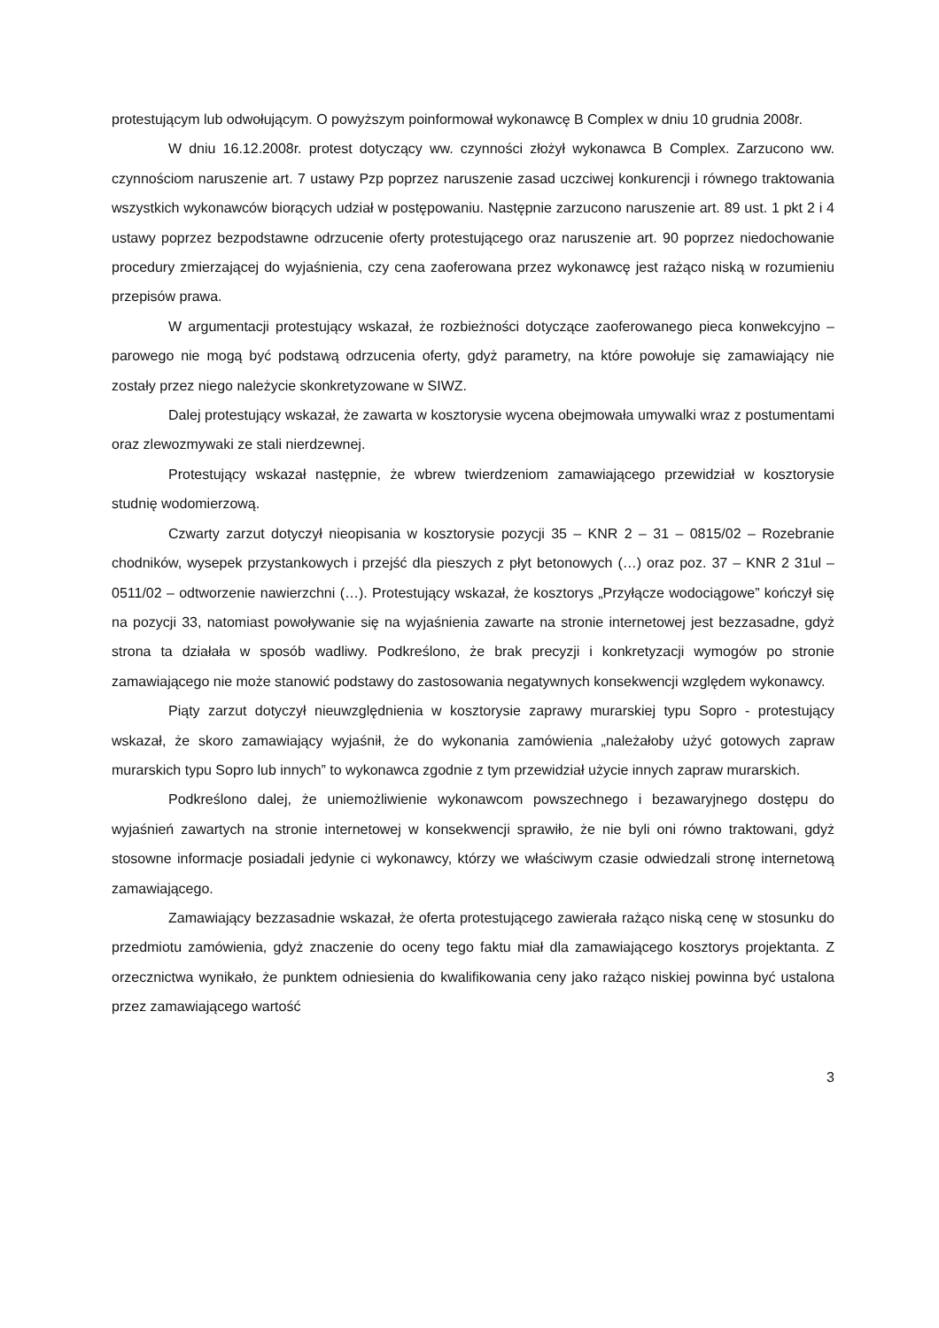protestującym lub odwołującym. O powyższym poinformował wykonawcę B Complex w dniu 10 grudnia 2008r.
W dniu 16.12.2008r. protest dotyczący ww. czynności złożył wykonawca B Complex. Zarzucono ww. czynnościom naruszenie art. 7 ustawy Pzp poprzez naruszenie zasad uczciwej konkurencji i równego traktowania wszystkich wykonawców biorących udział w postępowaniu. Następnie zarzucono naruszenie art. 89 ust. 1 pkt 2 i 4 ustawy poprzez bezpodstawne odrzucenie oferty protestującego oraz naruszenie art. 90 poprzez niedochowanie procedury zmierzającej do wyjaśnienia, czy cena zaoferowana przez wykonawcę jest rażąco niską w rozumieniu przepisów prawa.
W argumentacji protestujący wskazał, że rozbieżności dotyczące zaoferowanego pieca konwekcyjno – parowego nie mogą być podstawą odrzucenia oferty, gdyż parametry, na które powołuje się zamawiający nie zostały przez niego należycie skonkretyzowane w SIWZ.
Dalej protestujący wskazał, że zawarta w kosztorysie wycena obejmowała umywalki wraz z postumentami oraz zlewozmywaki ze stali nierdzewnej.
Protestujący wskazał następnie, że wbrew twierdzeniom zamawiającego przewidział w kosztorysie studnię wodomierzową.
Czwarty zarzut dotyczył nieopisania w kosztorysie pozycji 35 – KNR 2 – 31 – 0815/02 – Rozebranie chodników, wysepek przystankowych i przejść dla pieszych z płyt betonowych (…) oraz poz. 37 – KNR 2 31ul – 0511/02 – odtworzenie nawierzchni (…). Protestujący wskazał, że kosztorys „Przyłącze wodociągowe” kończył się na pozycji 33, natomiast powoływanie się na wyjaśnienia zawarte na stronie internetowej jest bezzasadne, gdyż strona ta działała w sposób wadliwy. Podkreślono, że brak precyzji i konkretyzacji wymogów po stronie zamawiającego nie może stanowić podstawy do zastosowania negatywnych konsekwencji względem wykonawcy.
Piąty zarzut dotyczył nieuwzględnienia w kosztorysie zaprawy murarskiej typu Sopro - protestujący wskazał, że skoro zamawiający wyjaśnił, że do wykonania zamówienia „należałoby użyć gotowych zapraw murarskich typu Sopro lub innych” to wykonawca zgodnie z tym przewidział użycie innych zapraw murarskich.
Podkreślono dalej, że uniemożliwienie wykonawcom powszechnego i bezawaryjnego dostępu do wyjaśnień zawartych na stronie internetowej w konsekwencji sprawiło, że nie byli oni równo traktowani, gdyż stosowne informacje posiadali jedynie ci wykonawcy, którzy we właściwym czasie odwiedzali stronę internetową zamawiającego.
Zamawiający bezzasadnie wskazał, że oferta protestującego zawierała rażąco niską cenę w stosunku do przedmiotu zamówienia, gdyż znaczenie do oceny tego faktu miał dla zamawiającego kosztorys projektanta. Z orzecznictwa wynikało, że punktem odniesienia do kwalifikowania ceny jako rażąco niskiej powinna być ustalona przez zamawiającego wartość
3